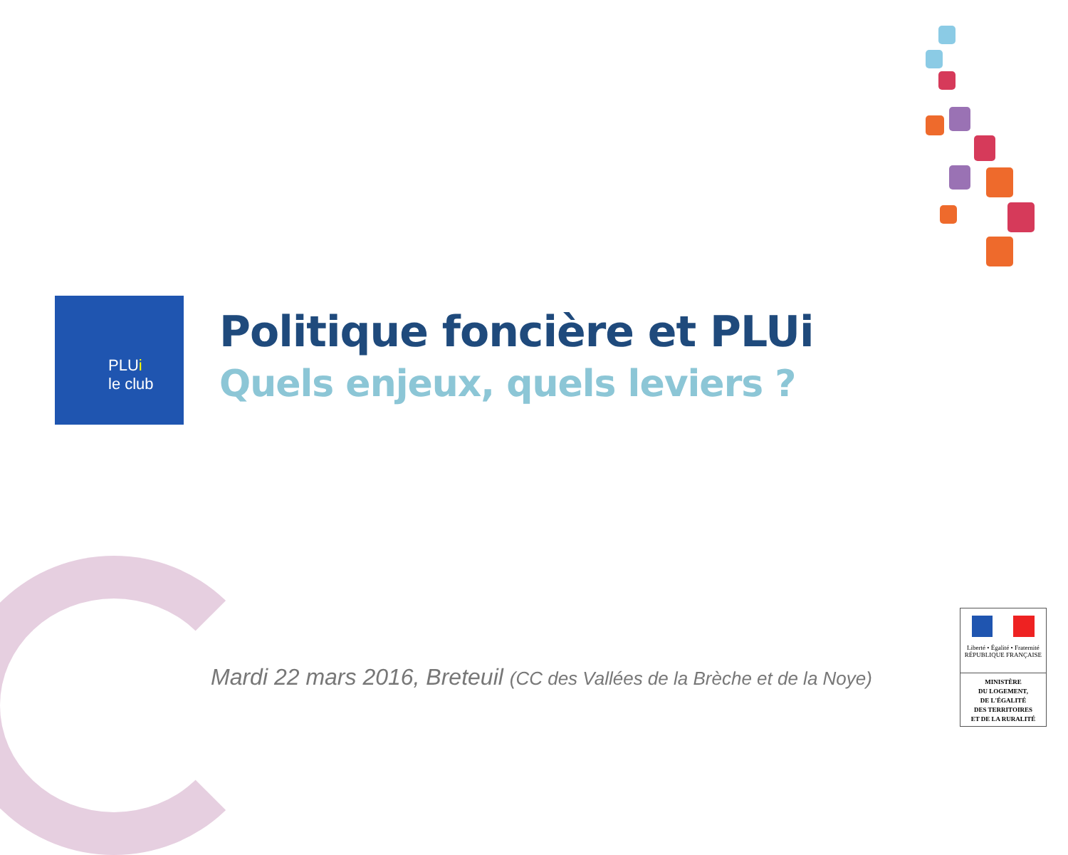PLUi
le club
Politique foncière et PLUi
Quels enjeux, quels leviers ?
Mardi 22 mars 2016, Breteuil (CC des Vallées de la Brèche et de la Noye)
Liberté • Égalité • Fraternité
RÉPUBLIQUE FRANÇAISE
MINISTÈRE
DU LOGEMENT,
DE L'ÉGALITÉ
DES TERRITOIRES
ET DE LA RURALITÉ